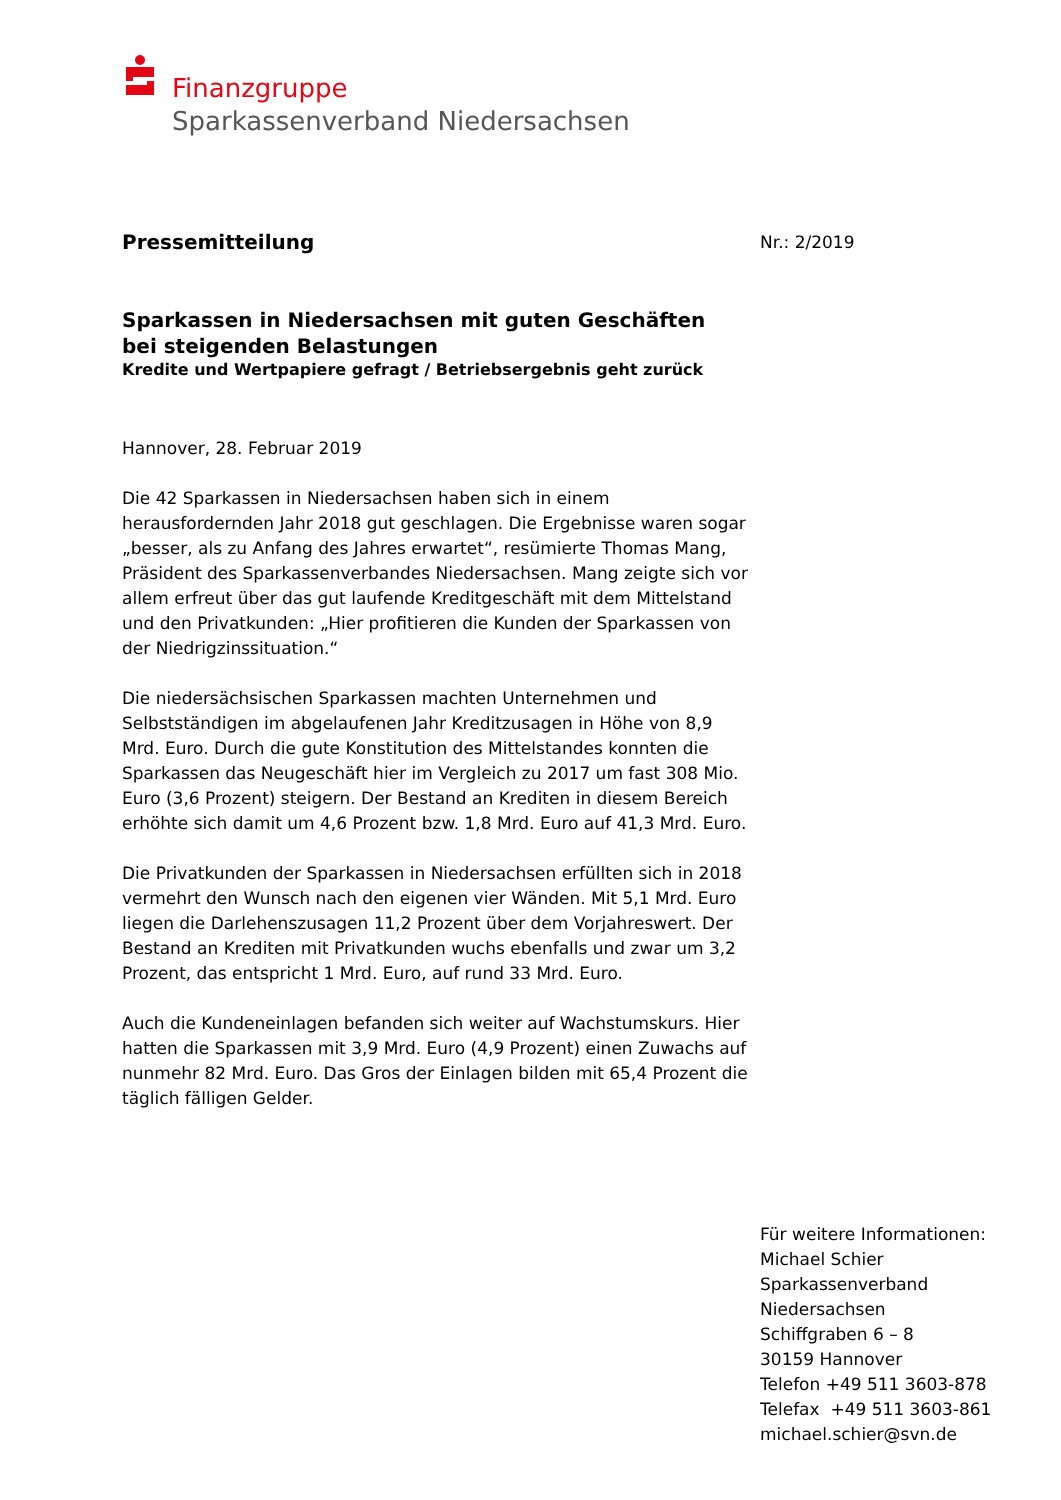Finanzgruppe
Sparkassenverband Niedersachsen
Nr.: 2/2019
Pressemitteilung
Sparkassen in Niedersachsen mit guten Geschäften
bei steigenden Belastungen
Kredite und Wertpapiere gefragt / Betriebsergebnis geht zurück
Hannover, 28. Februar 2019
Die 42 Sparkassen in Niedersachsen haben sich in einem herausfordernden Jahr 2018 gut geschlagen. Die Ergebnisse waren sogar „besser, als zu Anfang des Jahres erwartet“, resümierte Thomas Mang, Präsident des Sparkassenverbandes Niedersachsen. Mang zeigte sich vor allem erfreut über das gut laufende Kreditgeschäft mit dem Mittelstand und den Privatkunden: „Hier profitieren die Kunden der Sparkassen von der Niedrigzinssituation.“
Die niedersächsischen Sparkassen machten Unternehmen und Selbstständigen im abgelaufenen Jahr Kreditzusagen in Höhe von 8,9 Mrd. Euro. Durch die gute Konstitution des Mittelstandes konnten die Sparkassen das Neugeschäft hier im Vergleich zu 2017 um fast 308 Mio. Euro (3,6 Prozent) steigern. Der Bestand an Krediten in diesem Bereich erhöhte sich damit um 4,6 Prozent bzw. 1,8 Mrd. Euro auf 41,3 Mrd. Euro.
Die Privatkunden der Sparkassen in Niedersachsen erfüllten sich in 2018 vermehrt den Wunsch nach den eigenen vier Wänden. Mit 5,1 Mrd. Euro liegen die Darlehenszusagen 11,2 Prozent über dem Vorjahreswert. Der Bestand an Krediten mit Privatkunden wuchs ebenfalls und zwar um 3,2 Prozent, das entspricht 1 Mrd. Euro, auf rund 33 Mrd. Euro.
Auch die Kundeneinlagen befanden sich weiter auf Wachstumskurs. Hier hatten die Sparkassen mit 3,9 Mrd. Euro (4,9 Prozent) einen Zuwachs auf nunmehr 82 Mrd. Euro. Das Gros der Einlagen bilden mit 65,4 Prozent die täglich fälligen Gelder.
Für weitere Informationen:
Michael Schier
Sparkassenverband
Niedersachsen
Schiffgraben 6 – 8
30159 Hannover
Telefon +49 511 3603-878
Telefax +49 511 3603-861
michael.schier@svn.de